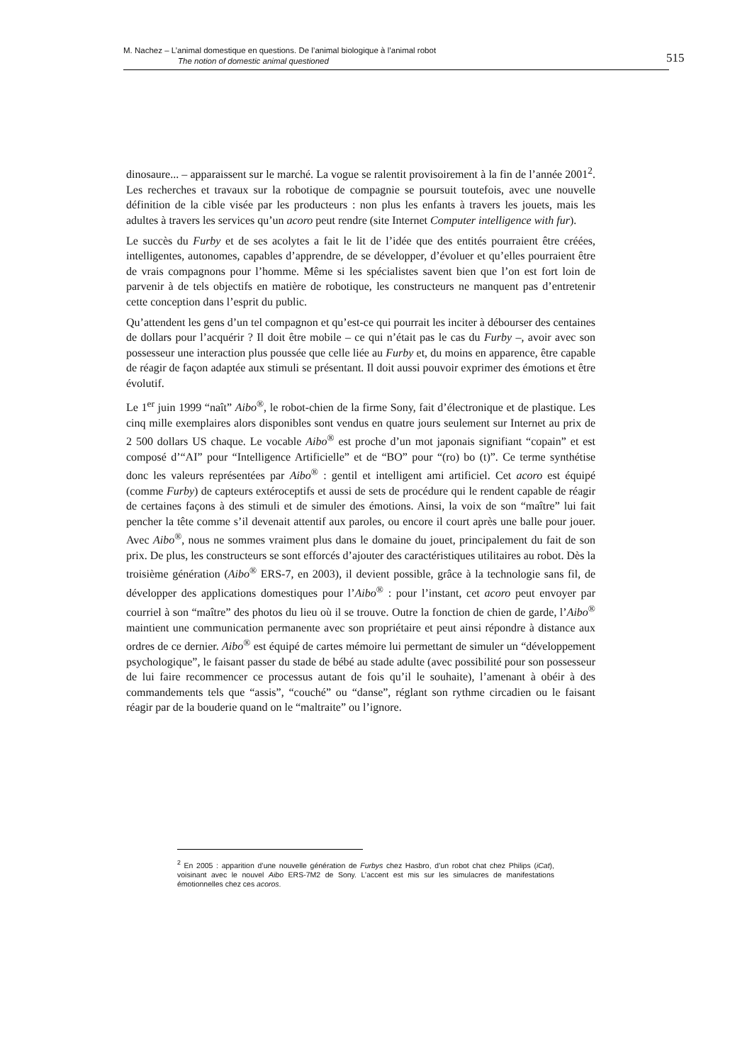M. Nachez – L’animal domestique en questions. De l’animal biologique à l’animal robot
The notion of domestic animal questioned
515
dinosaure... – apparaissent sur le marché. La vogue se ralentit provisoirement à la fin de l’année 2001<sup>2</sup>. Les recherches et travaux sur la robotique de compagnie se poursuit toutefois, avec une nouvelle définition de la cible visée par les producteurs : non plus les enfants à travers les jouets, mais les adultes à travers les services qu’un acoro peut rendre (site Internet Computer intelligence with fur).
Le succès du Furby et de ses acolytes a fait le lit de l’idée que des entités pourraient être créées, intelligentes, autonomes, capables d’apprendre, de se développer, d’évoluer et qu’elles pourraient être de vrais compagnons pour l’homme. Même si les spécialistes savent bien que l’on est fort loin de parvenir à de tels objectifs en matière de robotique, les constructeurs ne manquent pas d’entretenir cette conception dans l’esprit du public.
Qu’attendent les gens d’un tel compagnon et qu’est-ce qui pourrait les inciter à débourser des centaines de dollars pour l’acquérir ? Il doit être mobile – ce qui n’était pas le cas du Furby –, avoir avec son possesseur une interaction plus poussée que celle liée au Furby et, du moins en apparence, être capable de réagir de façon adaptée aux stimuli se présentant. Il doit aussi pouvoir exprimer des émotions et être évolutif.
Le 1<sup>er</sup> juin 1999 “naît” Aibo<sup>®</sup>, le robot-chien de la firme Sony, fait d’électronique et de plastique. Les cinq mille exemplaires alors disponibles sont vendus en quatre jours seulement sur Internet au prix de 2 500 dollars US chaque. Le vocable Aibo<sup>®</sup> est proche d’un mot japonais signifiant “copain” et est composé d’“AI” pour “Intelligence Artificielle” et de “BO” pour “(ro) bo (t)”. Ce terme synthétise donc les valeurs représentées par Aibo<sup>®</sup> : gentil et intelligent ami artificiel. Cet acoro est équipé (comme Furby) de capteurs extéroceptifs et aussi de sets de procédure qui le rendent capable de réagir de certaines façons à des stimuli et de simuler des émotions. Ainsi, la voix de son “maître” lui fait pencher la tête comme s’il devenait attentif aux paroles, ou encore il court après une balle pour jouer. Avec Aibo<sup>®</sup>, nous ne sommes vraiment plus dans le domaine du jouet, principalement du fait de son prix. De plus, les constructeurs se sont efforcés d’ajouter des caractéristiques utilitaires au robot. Dès la troisième génération (Aibo<sup>®</sup> ERS-7, en 2003), il devient possible, grâce à la technologie sans fil, de développer des applications domestiques pour l’Aibo<sup>®</sup> : pour l’instant, cet acoro peut envoyer par courriel à son “maître” des photos du lieu où il se trouve. Outre la fonction de chien de garde, l’Aibo<sup>®</sup> maintient une communication permanente avec son propriétaire et peut ainsi répondre à distance aux ordres de ce dernier. Aibo<sup>®</sup> est équipé de cartes mémoire lui permettant de simuler un “développement psychologique”, le faisant passer du stade de bébé au stade adulte (avec possibilité pour son possesseur de lui faire recommencer ce processus autant de fois qu’il le souhaite), l’amenant à obéir à des commandements tels que “assis”, “couché” ou “danse”, réglant son rythme circadien ou le faisant réagir par de la bouderie quand on le “maltraite” ou l’ignore.
<sup>2</sup> En 2005 : apparition d’une nouvelle génération de Furbys chez Hasbro, d’un robot chat chez Philips (iCat), voisinant avec le nouvel Aibo ERS-7M2 de Sony. L’accent est mis sur les simulacres de manifestations émotionnelles chez ces acoros.